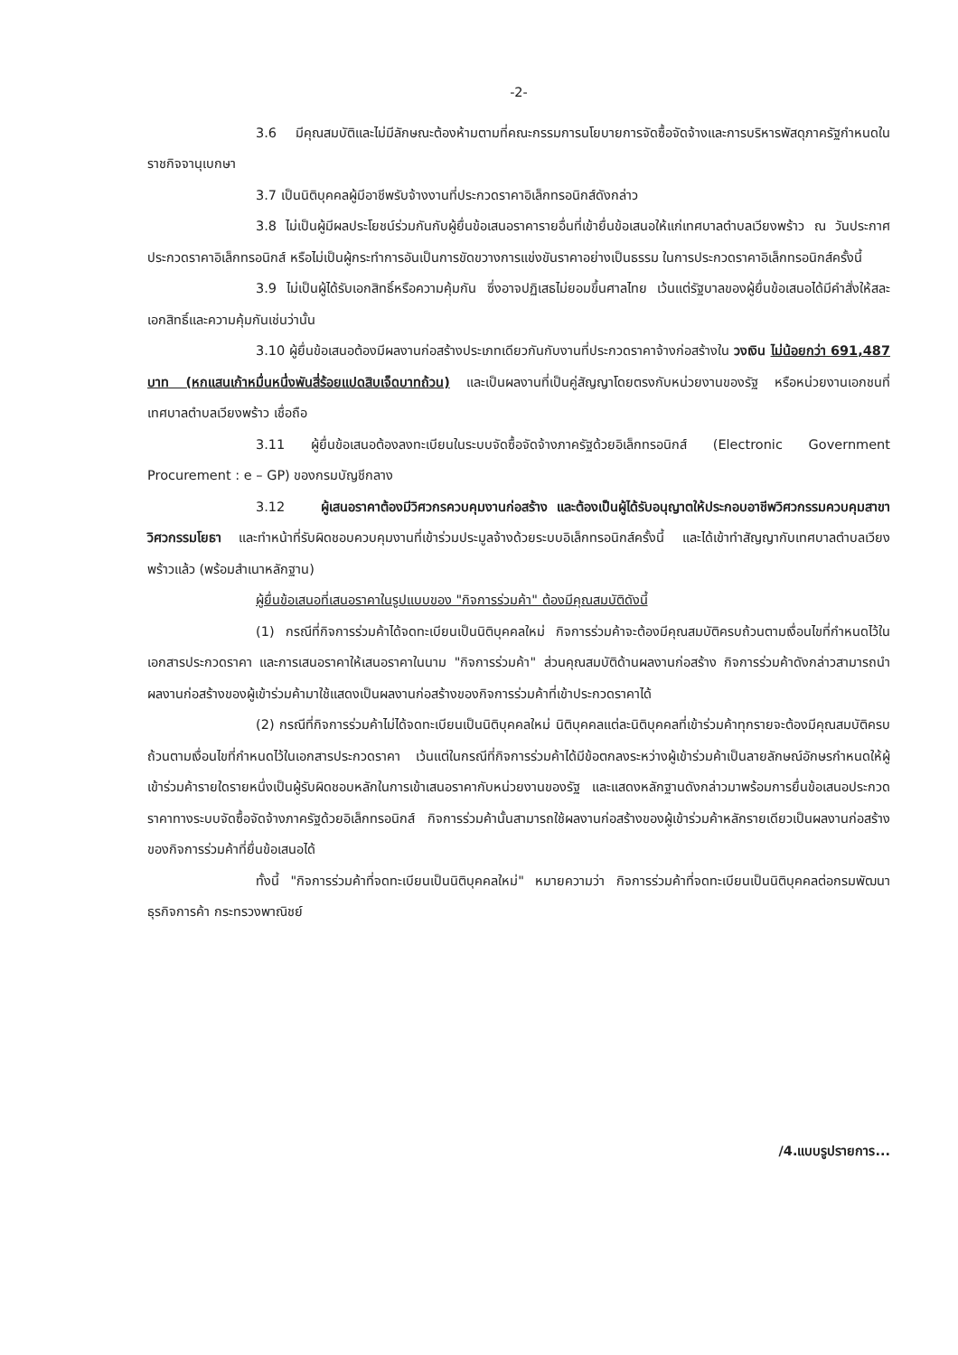-2-
3.6 มีคุณสมบัติและไม่มีลักษณะต้องห้ามตามที่คณะกรรมการนโยบายการจัดซื้อจัดจ้างและการบริหารพัสดุภาครัฐกำหนดในราชกิจจานุเบกษา
3.7 เป็นนิติบุคคลผู้มีอาชีพรับจ้างงานที่ประกวดราคาอิเล็กทรอนิกส์ดังกล่าว
3.8 ไม่เป็นผู้มีผลประโยชน์ร่วมกันกับผู้ยื่นข้อเสนอราคารายอื่นที่เข้ายื่นข้อเสนอให้แก่เทศบาลตำบลเวียงพร้าว ณ วันประกาศประกวดราคาอิเล็กทรอนิกส์ หรือไม่เป็นผู้กระทำการอันเป็นการขัดขวางการแข่งขันราคาอย่างเป็นธรรม ในการประกวดราคาอิเล็กทรอนิกส์ครั้งนี้
3.9 ไม่เป็นผู้ได้รับเอกสิทธิ์หรือความคุ้มกัน ซึ่งอาจปฏิเสธไม่ยอมขึ้นศาลไทย เว้นแต่รัฐบาลของผู้ยื่นข้อเสนอได้มีคำสั่งให้สละเอกสิทธิ์และความคุ้มกันเช่นว่านั้น
3.10 ผู้ยื่นข้อเสนอต้องมีผลงานก่อสร้างประเภทเดียวกันกับงานที่ประกวดราคาจ้างก่อสร้างใน วงเงิน ไม่น้อยกว่า 691,487 บาท (หกแสนเก้าหมื่นหนึ่งพันสี่ร้อยแปดสิบเจ็ดบาทถ้วน) และเป็นผลงานที่เป็นคู่สัญญาโดยตรงกับหน่วยงานของรัฐ หรือหน่วยงานเอกชนที่เทศบาลตำบลเวียงพร้าว เชื่อถือ
3.11 ผู้ยื่นข้อเสนอต้องลงทะเบียนในระบบจัดซื้อจัดจ้างภาครัฐด้วยอิเล็กทรอนิกส์ (Electronic Government Procurement : e – GP) ของกรมบัญชีกลาง
3.12 ผู้เสนอราคาต้องมีวิศวกรควบคุมงานก่อสร้าง และต้องเป็นผู้ได้รับอนุญาตให้ประกอบอาชีพวิศวกรรมควบคุมสาขาวิศวกรรมโยธา และทำหน้าที่รับผิดชอบควบคุมงานที่เข้าร่วมประมูลจ้างด้วยระบบอิเล็กทรอนิกส์ครั้งนี้ และได้เข้าทำสัญญากับเทศบาลตำบลเวียงพร้าวแล้ว (พร้อมสำเนาหลักฐาน)
ผู้ยื่นข้อเสนอที่เสนอราคาในรูปแบบของ "กิจการร่วมค้า" ต้องมีคุณสมบัติดังนี้
(1) กรณีที่กิจการร่วมค้าได้จดทะเบียนเป็นนิติบุคคลใหม่ กิจการร่วมค้าจะต้องมีคุณสมบัติครบถ้วนตามเงื่อนไขที่กำหนดไว้ในเอกสารประกวดราคา และการเสนอราคาให้เสนอราคาในนาม "กิจการร่วมค้า" ส่วนคุณสมบัติด้านผลงานก่อสร้าง กิจการร่วมค้าดังกล่าวสามารถนำผลงานก่อสร้างของผู้เข้าร่วมค้ามาใช้แสดงเป็นผลงานก่อสร้างของกิจการร่วมค้าที่เข้าประกวดราคาได้
(2) กรณีที่กิจการร่วมค้าไม่ได้จดทะเบียนเป็นนิติบุคคลใหม่ นิติบุคคลแต่ละนิติบุคคลที่เข้าร่วมค้าทุกรายจะต้องมีคุณสมบัติครบถ้วนตามเงื่อนไขที่กำหนดไว้ในเอกสารประกวดราคา เว้นแต่ในกรณีที่กิจการร่วมค้าได้มีข้อตกลงระหว่างผู้เข้าร่วมค้าเป็นลายลักษณ์อักษรกำหนดให้ผู้เข้าร่วมค้ารายใดรายหนึ่งเป็นผู้รับผิดชอบหลักในการเข้าเสนอราคากับหน่วยงานของรัฐ และแสดงหลักฐานดังกล่าวมาพร้อมการยื่นข้อเสนอประกวดราคาทางระบบจัดซื้อจัดจ้างภาครัฐด้วยอิเล็กทรอนิกส์ กิจการร่วมค้านั้นสามารถใช้ผลงานก่อสร้างของผู้เข้าร่วมค้าหลักรายเดียวเป็นผลงานก่อสร้างของกิจการร่วมค้าที่ยื่นข้อเสนอได้
ทั้งนี้ "กิจการร่วมค้าที่จดทะเบียนเป็นนิติบุคคลใหม่" หมายความว่า กิจการร่วมค้าที่จดทะเบียนเป็นนิติบุคคลต่อกรมพัฒนาธุรกิจการค้า กระทรวงพาณิชย์
/4.แบบรูปรายการ...